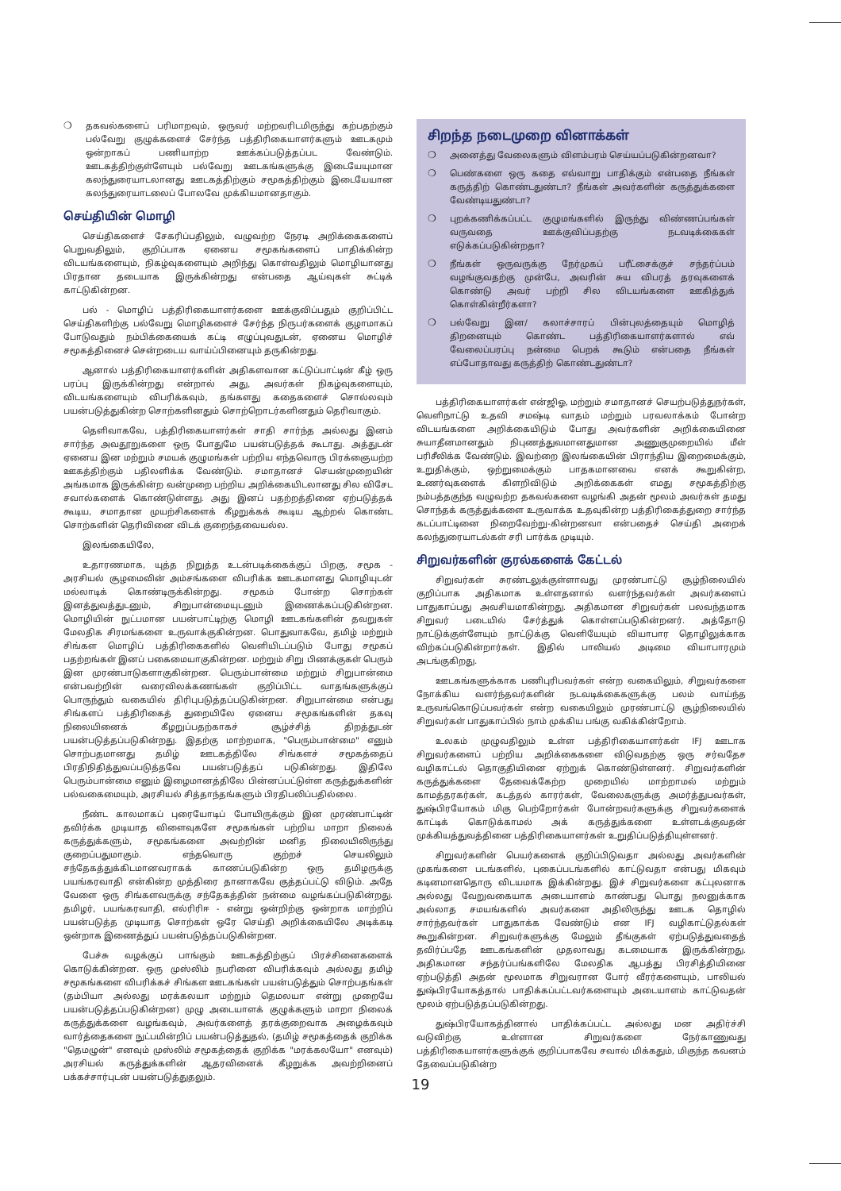❍ தகவல்களைப் பரிமாறவும், ஒருவர் மற்றவரிடமிருந்து கற்பதற்கும் பல்வேறு குழுக்களைச் சேர்ந்த பத்திரிகையாளர்களும் ஊடகமும் ஒன்றாகப் பணியாற்ற ஊக்கப்படுத்தப்பட வேண்டும். ஊடகத்திற்குள்ளேயும் பல்வேறு ஊடகங்களுக்கு இடையேயுமான கலந்துரையாடலானது ஊடகத்திற்கும் சமூகத்திற்கும் இடையேயான கலந்துரையாடலைப் போலவே முக்கியமானதாகும்.
செய்தியின் மொழி
செய்திகளைச் சேகரிப்பதிலும், வழுவற்ற நேரடி அறிக்கைகளைப் பெறுவதிலும், குறிப்பாக ஏனைய சமூகங்களைப் பாதிக்கின்ற விடயங்களையும், நிகழ்வுகளையும் அறிந்து கொள்வதிலும் மொழியானது பிரதான தடையாக இருக்கின்றது என்பதை ஆய்வுகள் சுட்டிக் காட்டுகின்றன.
பல் - மொழிப் பத்திரிகையாளர்களை ஊக்குவிப்பதும் குறிப்பிட்ட செய்திகளிற்கு பல்வேறு மொழிகளைச் சேர்ந்த நிருபர்களைக் குழாமாகப் போடுவதும் நம்பிக்கையைக் கட்டி எழுப்புவதுடன், ஏனைய மொழிச் சமூகத்தினைச் சென்றடைய வாய்ப்பினையும் தருகின்றது.
ஆனால் பத்திரிகையாளர்களின் அதிகளவான கட்டுப்பாட்டின் கீழ் ஒரு பரப்பு இருக்கின்றது என்றால் அது, அவர்கள் நிகழ்வுகளையும், விடயங்களையும் விபரிக்கவும், தங்களது கதைகளைச் சொல்லவும் பயன்படுத்துகின்ற சொற்களினதும் சொற்றொடர்களினதும் தெரிவாகும்.
தெளிவாகவே, பத்திரிகையாளர்கள் சாதி சார்ந்த அல்லது இனம் சார்ந்த அவதூறுகளை ஒரு போதுமே பயன்படுத்தக் கூடாது. அத்துடன் ஏனைய இன மற்றும் சமயக் குழுமங்கள் பற்றிய எந்தவொரு பிரக்ஞையற்ற ஊகத்திற்கும் பதிலளிக்க வேண்டும். சமாதானச் செயன்முறையின் அங்கமாக இருக்கின்ற வன்முறை பற்றிய அறிக்கையிடலானது சில விசேட சவால்களைக் கொண்டுள்ளது. அது இனப் பதற்றத்தினை ஏற்படுத்தக் கூடிய, சமாதான முயற்சிகளைக் கீழறுக்கக் கூடிய ஆற்றல் கொண்ட சொற்களின் தெரிவினை விடக் குறைந்தவையல்ல.
இலங்கையிலே,
உதாரணமாக, யுத்த நிறுத்த உடன்படிக்கைக்குப் பிறகு, சமூக - அரசியல் சூழமைவின் அம்சங்களை விபரிக்க ஊடகமானது மொழியுடன் மல்லாடிக் கொண்டிருக்கின்றது. சமூகம் போன்ற சொற்கள் இனத்துவத்துடனும், சிறுபான்மையுடனும் இணைக்கப்படுகின்றன. மொழியின் நுட்பமான பயன்பாட்டிற்கு மொழி ஊடகங்களின் தவறுகள் மேலதிக சிரமங்களை உருவாக்குகின்றன. பொதுவாகவே, தமிழ் மற்றும் சிங்கள மொழிப் பத்திரிகைகளில் வெளியிடப்படும் போது சமூகப் பதற்றங்கள் இனப் பகைமையாகுகின்றன. மற்றும் சிறு பிணக்குகள் பெரும் இன முரண்பாடுகளாகுகின்றன. பெரும்பான்மை மற்றும் சிறுபான்மை என்பவற்றின் வரைவிலக்கணங்கள் குறிப்பிட்ட வாதங்களுக்குப் பொருந்தும் வகையில் திரிபுபடுத்தப்படுகின்றன. சிறுபான்மை என்பது சிங்களப் பத்திரிகைத் துறையிலே ஏனைய சமூகங்களின் தகவு நிலையினைக் கீழறுப்பதற்காகச் சூழ்ச்சித் திறத்துடன் பயன்படுத்தப்படுகின்றது. இதற்கு மாற்றமாக, "பெரும்பான்மை" எனும் சொற்பதமானது தமிழ் ஊடகத்திலே சிங்களச் சமூகத்தைப் பிரதிநிதித்துவப்படுத்தவே பயன்படுத்தப் படுகின்றது. இதிலே பெரும்பான்மை எனும் இழைமானத்திலே பின்னப்பட்டுள்ள கருத்துக்களின் பல்வகைமையும், அரசியல் சித்தாந்தங்களும் பிரதிபலிப்பதில்லை.
நீண்ட காலமாகப் புரையோடிப் போயிருக்கும் இன முரண்பாட்டின் தவிர்க்க முடியாத விளைவுகளே சமூகங்கள் பற்றிய மாறா நிலைக் கருத்துக்களும், சமூகங்களை அவற்றின் மனித நிலையிலிருந்து குறைப்பதுமாகும். எந்தவொரு குற்றச் செயலிலும் சந்தேகத்துக்கிடமானவராகக் காணப்படுகின்ற ஒரு தமிழருக்கு பயங்கரவாதி என்கின்ற முத்திரை தானாகவே குத்தப்பட்டு விடும். அதே வேளை ஒரு சிங்களவருக்கு சந்தேகத்தின் நன்மை வழங்கப்படுகின்றது. தமிழர், பயங்கரவாதி, எல்ரிரிஈ - என்று ஒன்றிற்கு ஒன்றாக மாற்றிப் பயன்படுத்த முடியாத சொற்கள் ஒரே செய்தி அறிக்கையிலே அடிக்கடி ஒன்றாக இணைத்துப் பயன்படுத்தப்படுகின்றன.
பேச்சு வழக்குப் பாங்கும் ஊடகத்திற்குப் பிரச்சினைகளைக் கொடுக்கின்றன. ஒரு முஸ்லிம் நபரினை விபரிக்கவும் அல்லது தமிழ் சமூகங்களை விபரிக்கச் சிங்கள ஊடகங்கள் பயன்படுத்தும் சொற்பதங்கள் (தம்பியா அல்லது மரக்கலயா மற்றும் தெமலயா என்று முறையே பயன்படுத்தப்படுகின்றன) முழு அடையாளக் குழுக்களும் மாறா நிலைக் கருத்துக்களை வழங்கவும், அவர்களைத் தரக்குறைவாக அழைக்கவும் வார்த்தைகளை நுட்பமின்றிப் பயன்படுத்துதல், (தமிழ் சமூகத்தைக் குறிக்க "தெமழுன்" எனவும் முஸ்லிம் சமூகத்தைக் குறிக்க "மரக்கலயோ" எனவும்) அரசியல் கருத்துக்களின் ஆதரவினைக் கீழறுக்க அவற்றினைப் பக்கச்சார்புடன் பயன்படுத்துதலும்.
சிறந்த நடைமுறை வினாக்கள்
❍ அனைத்து வேலைகளும் விளம்பரம் செய்யப்படுகின்றனவா?
❍ பெண்களை ஒரு கதை எவ்வாறு பாதிக்கும் என்பதை நீங்கள் கருத்திற் கொண்டதுண்டா? நீங்கள் அவர்களின் கருத்துக்களை வேண்டியதுண்டா?
❍ புறக்கணிக்கப்பட்ட குழுமங்களில் இருந்து விண்ணப்பங்கள் வருவதை ஊக்குவிப்பதற்கு நடவடிக்கைகள் எடுக்கப்படுகின்றதா?
❍ நீங்கள் ஒருவருக்கு நேர்முகப் பரீட்சைக்குச் சந்தர்ப்பம் வழங்குவதற்கு முன்பே, அவரின் சுய விபரத் தரவுகளைக் கொண்டு அவர் பற்றி சில விடயங்களை ஊகித்துக் கொள்கின்றீர்களா?
❍ பல்வேறு இன/ கலாச்சாரப் பின்புலத்தையும் மொழித் திறனையும் கொண்ட பத்திரிகையாளர்களால் எவ் வேலைப்பரப்பு நன்மை பெறக் கூடும் என்பதை நீங்கள் எப்போதாவது கருத்திற் கொண்டதுண்டா?
பத்திரிகையாளர்கள் என்ஜிஓ, மற்றும் சமாதானச் செயற்படுத்துநர்கள், வெளிநாட்டு உதவி சமஷ்டி வாதம் மற்றும் பரவலாக்கம் போன்ற விடயங்களை அறிக்கையிடும் போது அவர்களின் அறிக்கையினை சுயாதீனமானதும் நிபுணத்துவமானதுமான அணுகுமுறையில் மீள் பரிசீலிக்க வேண்டும். இவற்றை இலங்கையின் பிராந்திய இறைமைக்கும், உறுதிக்கும், ஒற்றுமைக்கும் பாதகமானவை எனக் கூறுகின்ற, உணர்வுகளைக் கிளறிவிடும் அறிக்கைகள் எமது சமூகத்திற்கு நம்பத்தகுந்த வழுவற்ற தகவல்களை வழங்கி அதன் மூலம் அவர்கள் தமது சொந்தக் கருத்துக்களை உருவாக்க உதவுகின்ற பத்திரிகைத்துறை சார்ந்த கடப்பாட்டினை நிறைவேற்று-கின்றனவா என்பதைச் செய்தி அறைக் கலந்துரையாடல்கள் சரி பார்க்க முடியும்.
சிறுவர்களின் குரல்களைக் கேட்டல்
சிறுவர்கள் சுரண்டலுக்குள்ளாவது முரண்பாட்டு சூழ்நிலையில் குறிப்பாக அதிகமாக உள்ளதனால் வளர்ந்தவர்கள் அவர்களைப் பாதுகாப்பது அவசியமாகின்றது. அதிகமான சிறுவர்கள் பலவந்தமாக சிறுவர் படையில் சேர்த்துக் கொள்ளப்படுகின்றனர். அத்தோடு நாட்டுக்குள்ளேயும் நாட்டுக்கு வெளியேயும் வியாபார தொழிலுக்காக விற்கப்படுகின்றார்கள். இதில் பாலியல் அடிமை வியாபாரமும் அடங்குகிறது.
ஊடகங்களுக்காக பணிபுரிபவர்கள் என்ற வகையிலும், சிறுவர்களை நோக்கிய வளர்ந்தவர்களின் நடவடிக்கைகளுக்கு பலம் வாய்ந்த உருவங்கொடுப்பவர்கள் என்ற வகையிலும் முரண்பாட்டு சூழ்நிலையில் சிறுவர்கள் பாதுகாப்பில் நாம் முக்கிய பங்கு வகிக்கின்றோம்.
உலகம் முழுவதிலும் உள்ள பத்திரிகையாளர்கள் IFJ ஊடாக சிறுவர்களைப் பற்றிய அறிக்கைகளை விடுவதற்கு ஒரு சர்வதேச வழிகாட்டல் தொகுதியினை ஏற்றுக் கொண்டுள்ளனர். சிறுவர்களின் கருத்துக்களை தேவைக்கேற்ற முறையில் மாற்றாமல் மற்றும் காமத்தரகர்கள், கடத்தல் காரர்கள், வேலைகளுக்கு அமர்த்துபவர்கள், துஷ்பிரயோகம் மிகு பெற்றோர்கள் போன்றவர்களுக்கு சிறுவர்களைக் காட்டிக் கொடுக்காமல் அக் கருத்துக்களை உள்ளடக்குவதன் முக்கியத்துவத்தினை பத்திரிகையாளர்கள் உறுதிப்படுத்தியுள்ளனர்.
சிறுவர்களின் பெயர்களைக் குறிப்பிடுவதா அல்லது அவர்களின் முகங்களை படங்களில், புகைப்படங்களில் காட்டுவதா என்பது மிகவும் கடினமானதொரு விடயமாக இக்கின்றது. இச் சிறுவர்களை கட்புலனாக அல்லது வேறுவகையாக அடையாளம் காண்பது பொது நலனுக்காக அல்லாத சமயங்களில் அவர்களை அதிலிருந்து ஊடக தொழில் சார்ந்தவர்கள் பாதுகாக்க வேண்டும் என IFJ வழிகாட்டுதல்கள் கூறுகின்றன. சிறுவர்களுக்கு மேலும் தீங்குகள் ஏற்படுத்துவதைத் தவிர்ப்பதே ஊடகங்களின் முதலாவது கடமையாக இருக்கின்றது. அதிகமான சந்தர்ப்பங்களிலே மேலதிக ஆபத்து பிரசித்தியினை ஏற்படுத்தி அதன் மூலமாக சிறுவரான போர் வீரர்களையும், பாலியல் துஷ்பிரயோகத்தால் பாதிக்கப்பட்டவர்களையும் அடையாளம் காட்டுவதன் மூலம் ஏற்படுத்தப்படுகின்றது.
துஷ்பிரயோகத்தினால் பாதிக்கப்பட்ட அல்லது மன அதிர்ச்சி வடுவிற்கு உள்ளான சிறுவர்களை நேர்காணுவது பத்திரிகையாளர்களுக்குக் குறிப்பாகவே சவால் மிக்கதும், மிகுந்த கவனம் தேவைப்படுகின்ற
19